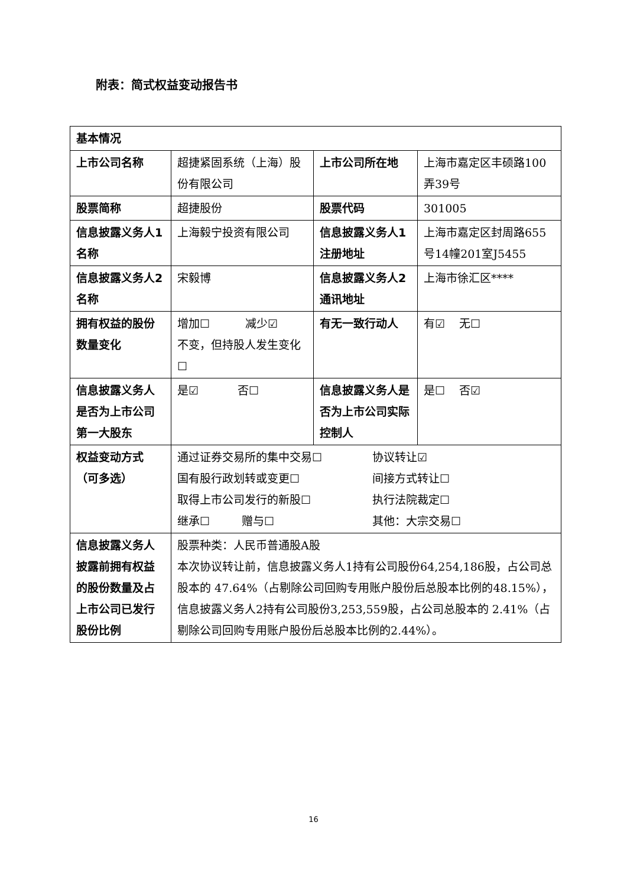附表：简式权益变动报告书
| 基本情况 | | | |
| 上市公司名称 | 超捷紧固系统（上海）股份有限公司 | 上市公司所在地 | 上海市嘉定区丰硕路100弄39号 |
| 股票简称 | 超捷股份 | 股票代码 | 301005 |
| 信息披露义务人1名称 | 上海毅宁投资有限公司 | 信息披露义务人1注册地址 | 上海市嘉定区封周路655号14幢201室J5455 |
| 信息披露义务人2名称 | 宋毅博 | 信息披露义务人2通讯地址 | 上海市徐汇区**** |
| 拥有权益的股份数量变化 | 增加☐ 减少☑ 不变，但持股人发生变化☐ | 有无一致行动人 | 有☑ 无☐ |
| 信息披露义务人是否为上市公司第一大股东 | 是☑ 否☐ | 信息披露义务人是否为上市公司实际控制人 | 是☐ 否☑ |
| 权益变动方式（可多选） | 通过证券交易所的集中交易☐ 协议转让☑ 国有股行政划转或变更☐ 间接方式转让☐ 取得上市公司发行的新股☐ 执行法院裁定☐ 继承☐ 赠与☐ 其他：大宗交易☐ | | |
| 信息披露义务人披露前拥有权益的股份数量及占上市公司已发行股份比例 | 股票种类：人民币普通股A股 本次协议转让前，信息披露义务人1持有公司股份64,254,186股，占公司总股本的 47.64%（占剔除公司回购专用账户股份后总股本比例的48.15%），信息披露义务人2持有公司股份3,253,559股，占公司总股本的 2.41%（占剔除公司回购专用账户股份后总股本比例的2.44%）。 | | |
16